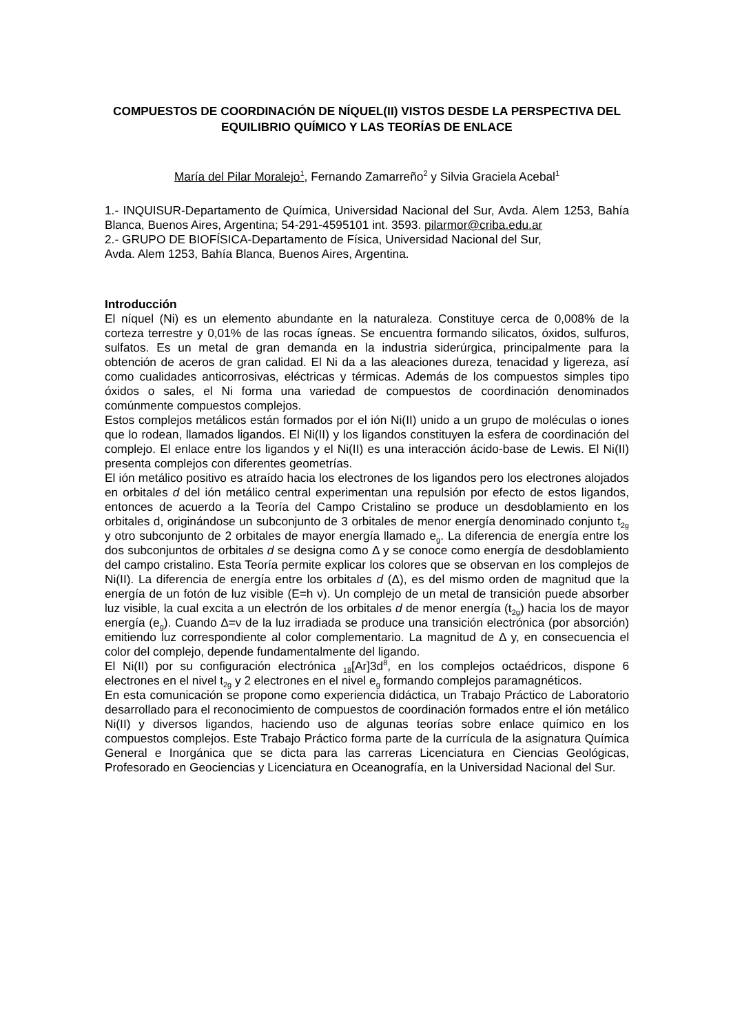COMPUESTOS DE COORDINACIÓN DE NÍQUEL(II) VISTOS DESDE LA PERSPECTIVA DEL EQUILIBRIO QUÍMICO Y LAS TEORÍAS DE ENLACE
María del Pilar Moralejo<sup>1</sup>, Fernando Zamarreño<sup>2</sup> y Silvia Graciela Acebal<sup>1</sup>
1.- INQUISUR-Departamento de Química, Universidad Nacional del Sur, Avda. Alem 1253, Bahía Blanca, Buenos Aires, Argentina; 54-291-4595101 int. 3593. pilarmor@criba.edu.ar
2.- GRUPO DE BIOFÍSICA-Departamento de Física, Universidad Nacional del Sur,
Avda. Alem 1253, Bahía Blanca, Buenos Aires, Argentina.
Introducción
El níquel (Ni) es un elemento abundante en la naturaleza. Constituye cerca de 0,008% de la corteza terrestre y 0,01% de las rocas ígneas. Se encuentra formando silicatos, óxidos, sulfuros, sulfatos. Es un metal de gran demanda en la industria siderúrgica, principalmente para la obtención de aceros de gran calidad. El Ni da a las aleaciones dureza, tenacidad y ligereza, así como cualidades anticorrosivas, eléctricas y térmicas. Además de los compuestos simples tipo óxidos o sales, el Ni forma una variedad de compuestos de coordinación denominados comúnmente compuestos complejos.
Estos complejos metálicos están formados por el ión Ni(II) unido a un grupo de moléculas o iones que lo rodean, llamados ligandos. El Ni(II) y los ligandos constituyen la esfera de coordinación del complejo. El enlace entre los ligandos y el Ni(II) es una interacción ácido-base de Lewis. El Ni(II) presenta complejos con diferentes geometrías.
El ión metálico positivo es atraído hacia los electrones de los ligandos pero los electrones alojados en orbitales d del ión metálico central experimentan una repulsión por efecto de estos ligandos, entonces de acuerdo a la Teoría del Campo Cristalino se produce un desdoblamiento en los orbitales d, originándose un subconjunto de 3 orbitales de menor energía denominado conjunto t<sub>2g</sub> y otro subconjunto de 2 orbitales de mayor energía llamado e<sub>g</sub>. La diferencia de energía entre los dos subconjuntos de orbitales d se designa como Δ y se conoce como energía de desdoblamiento del campo cristalino. Esta Teoría permite explicar los colores que se observan en los complejos de Ni(II). La diferencia de energía entre los orbitales d (Δ), es del mismo orden de magnitud que la energía de un fotón de luz visible (E=h ν). Un complejo de un metal de transición puede absorber luz visible, la cual excita a un electrón de los orbitales d de menor energía (t<sub>2g</sub>) hacia los de mayor energía (e<sub>g</sub>). Cuando Δ=ν de la luz irradiada se produce una transición electrónica (por absorción) emitiendo luz correspondiente al color complementario. La magnitud de Δ y, en consecuencia el color del complejo, depende fundamentalmente del ligando.
El Ni(II) por su configuración electrónica <sub>18</sub>[Ar]3d<sup>8</sup>, en los complejos octaédricos, dispone 6 electrones en el nivel t<sub>2g</sub> y 2 electrones en el nivel e<sub>g</sub> formando complejos paramagnéticos.
En esta comunicación se propone como experiencia didáctica, un Trabajo Práctico de Laboratorio desarrollado para el reconocimiento de compuestos de coordinación formados entre el ión metálico Ni(II) y diversos ligandos, haciendo uso de algunas teorías sobre enlace químico en los compuestos complejos. Este Trabajo Práctico forma parte de la currícula de la asignatura Química General e Inorgánica que se dicta para las carreras Licenciatura en Ciencias Geológicas, Profesorado en Geociencias y Licenciatura en Oceanografía, en la Universidad Nacional del Sur.